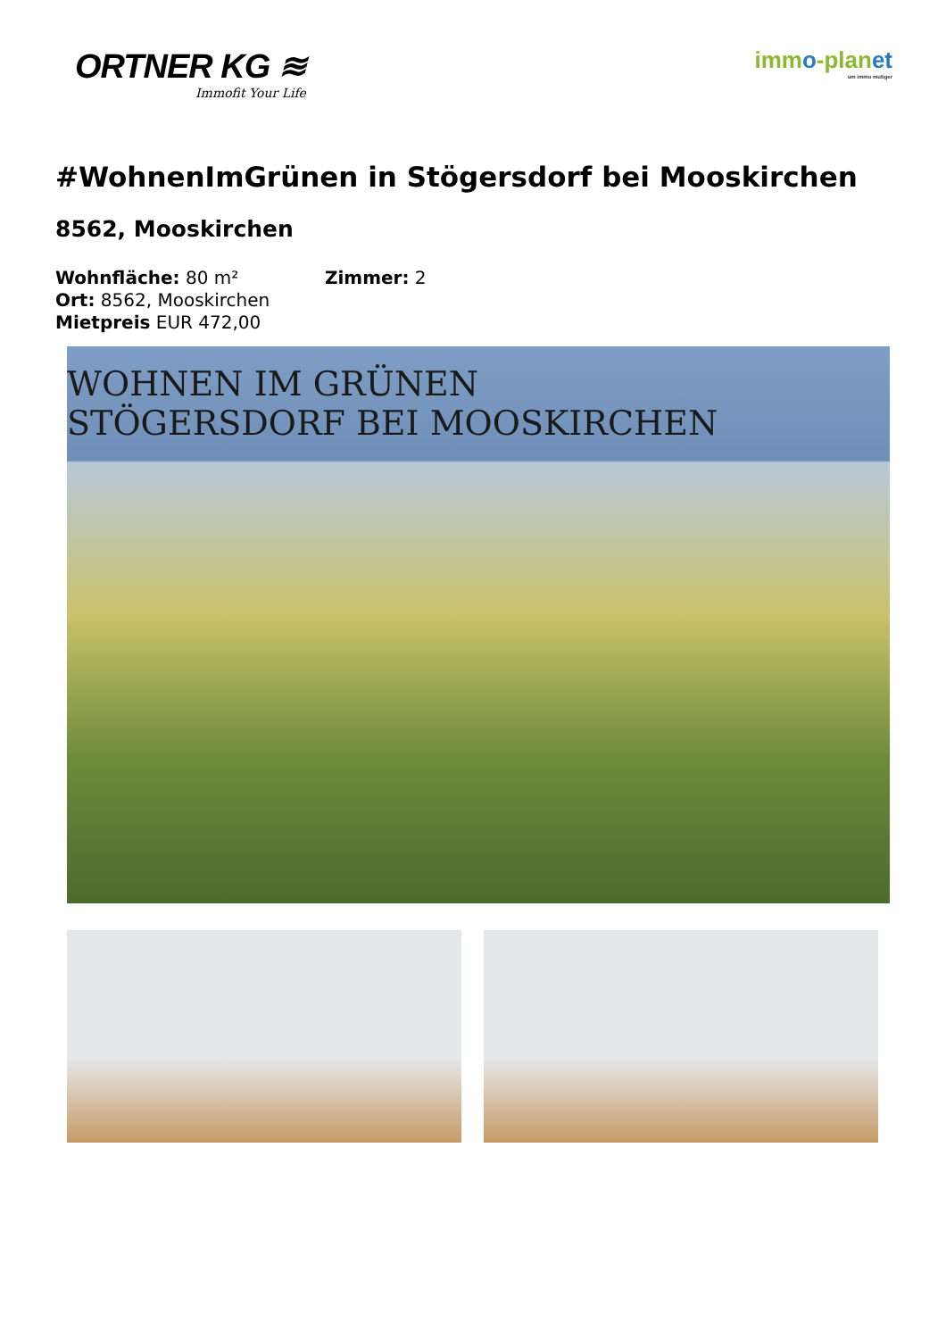ORTNER KG ≋
Immofit Your Life
immo-planet
um immo mutiger
#WohnenImGrünen in Stögersdorf bei Mooskirchen
8562, Mooskirchen
Wohnfläche: 80 m²
Zimmer: 2
Ort: 8562, Mooskirchen
Mietpreis EUR 472,00
WOHNEN IM GRÜNEN
STÖGERSDORF BEI MOOSKIRCHEN